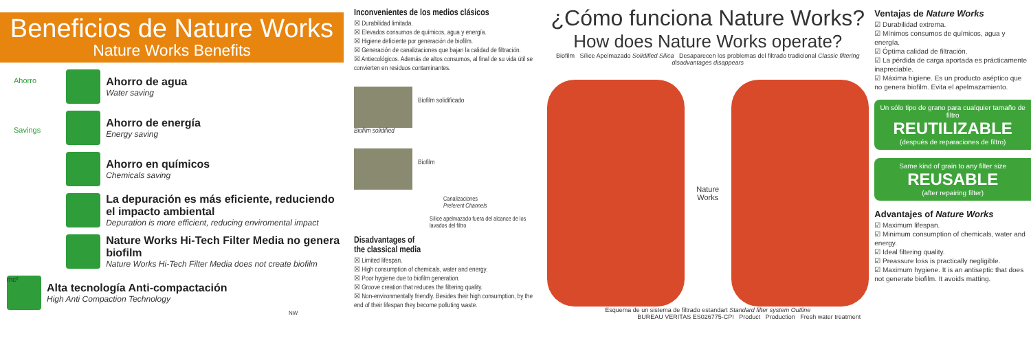Beneficios de Nature Works
Nature Works Benefits
Ahorro
Savings
Ahorro de agua
Water saving
Ahorro de energía
Energy saving
Ahorro en químicos
Chemicals saving
La depuración es más eficiente, reduciendo el impacto ambiental
Depuration is more efficient, reducing enviromental impact
Nature Works Hi-Tech Filter Media no genera biofilm
Nature Works Hi-Tech Filter Media does not create biofilm
mc²
Alta tecnología Anti-compactación
High Anti Compaction Technology
NW
Inconvenientes de los medios clásicos
☒ Durabilidad limitada.
☒ Elevados consumos de químicos, agua y energía.
☒ Higiene deficiente por generación de biofilm.
☒ Generación de canalizaciones que bajan la calidad de filtración.
☒ Antiecológicos. Además de altos consumos, al final de su vida útil se convierten en residuos contaminantes.
Biofilm solidificado
Biofilm solidified
Biofilm
Canalizaciones
Preferent Channels
Sílice apelmazado fuera del alcance de los lavados del filtro
Disadvantages of
the classical media
☒ Limited lifespan.
☒ High consumption of chemicals, water and energy.
☒ Poor hygiene due to biofilm generation.
☒ Groove creation that reduces the filtering quality.
☒ Non-environmentally friendly. Besides their high consumption, by the end of their lifespan they become polluting waste.
¿Cómo funciona Nature Works?
How does Nature Works operate?
Biofilm Sílice Apelmazado Solidified Silica Desaparecen los problemas del filtrado tradicional Classic filtering disadvantages disappears
Nature
Works
Esquema de un sistema de filtrado estandart Standard filter system Outline
BUREAU VERITAS ES026775-CPI Product Production Fresh water treatment
Ventajas de Nature Works
☑ Durabilidad extrema.
☑ Mínimos consumos de químicos, agua y energía.
☑ Óptima calidad de filtración.
☑ La pérdida de carga aportada es prácticamente inapreciable.
☑ Máxima higiene. Es un producto aséptico que no genera biofilm. Evita el apelmazamiento.
Un sólo tipo de grano para cualquier tamaño de filtro
REUTILIZABLE
(después de reparaciones de filtro)
Same kind of grain to any filter size
REUSABLE
(after repairing filter)
Advantajes of Nature Works
☑ Maximum lifespan.
☑ Minimum consumption of chemicals, water and energy.
☑ Ideal filtering quality.
☑ Preassure loss is practically negligible.
☑ Maximum hygiene. It is an antiseptic that does not generate biofilm. It avoids matting.